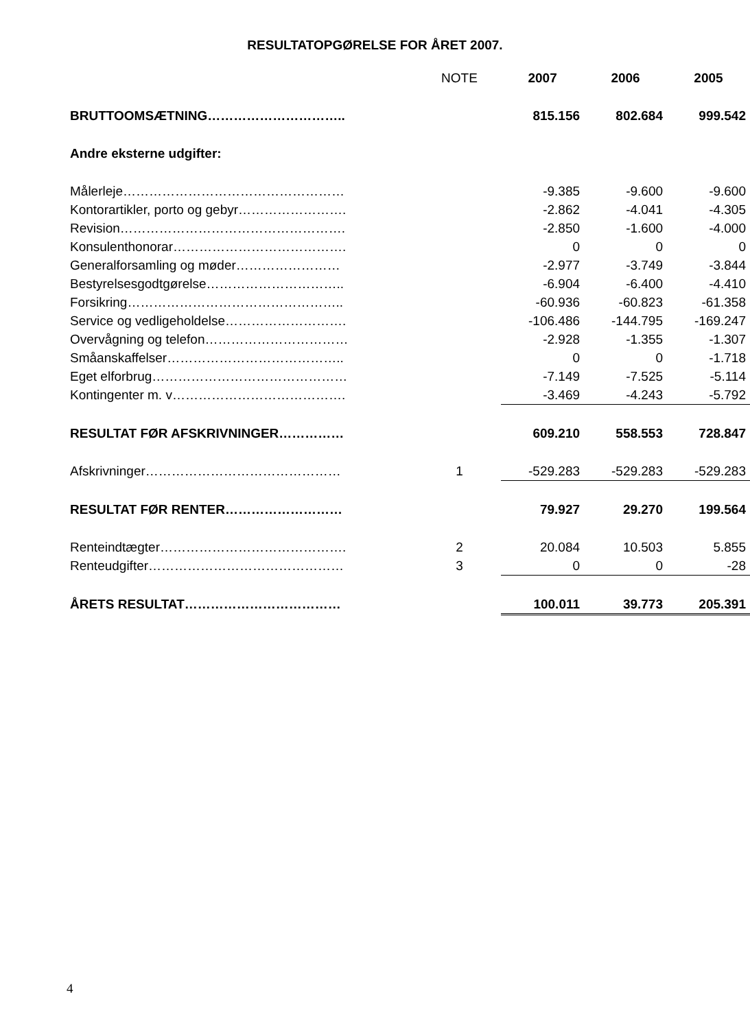RESULTATOPGØRELSE FOR ÅRET 2007.
| | NOTE | 2007 | 2006 | 2005 |
| BRUTTOOMSÆTNING………………………….. | | 815.156 | 802.684 | 999.542 |
| Andre eksterne udgifter: | | | | |
| Målerleje…………………………………………… | | -9.385 | -9.600 | -9.600 |
| Kontorartikler, porto og gebyr……………………. | | -2.862 | -4.041 | -4.305 |
| Revision……………………………………………. | | -2.850 | -1.600 | -4.000 |
| Konsulenthonorar…………………………………. | | 0 | 0 | 0 |
| Generalforsamling og møder…………………… | | -2.977 | -3.749 | -3.844 |
| Bestyrelsesgodtgørelse………………………….. | | -6.904 | -6.400 | -4.410 |
| Forsikring………………………………………….. | | -60.936 | -60.823 | -61.358 |
| Service og vedligeholdelse………………………. | | -106.486 | -144.795 | -169.247 |
| Overvågning og telefon…………………………… | | -2.928 | -1.355 | -1.307 |
| Småanskaffelser………………………………….. | | 0 | 0 | -1.718 |
| Eget elforbrug……………………………………… | | -7.149 | -7.525 | -5.114 |
| Kontingenter m. v…………………………………. | | -3.469 | -4.243 | -5.792 |
| RESULTAT FØR AFSKRIVNINGER…………… | | 609.210 | 558.553 | 728.847 |
| Afskrivninger……………………………………… | 1 | -529.283 | -529.283 | -529.283 |
| RESULTAT FØR RENTER……………………… | | 79.927 | 29.270 | 199.564 |
| Renteindtægter……………………………………. | 2 | 20.084 | 10.503 | 5.855 |
| Renteudgifter……………………………………… | 3 | 0 | 0 | -28 |
| ÅRETS RESULTAT……………………………… | | 100.011 | 39.773 | 205.391 |
4